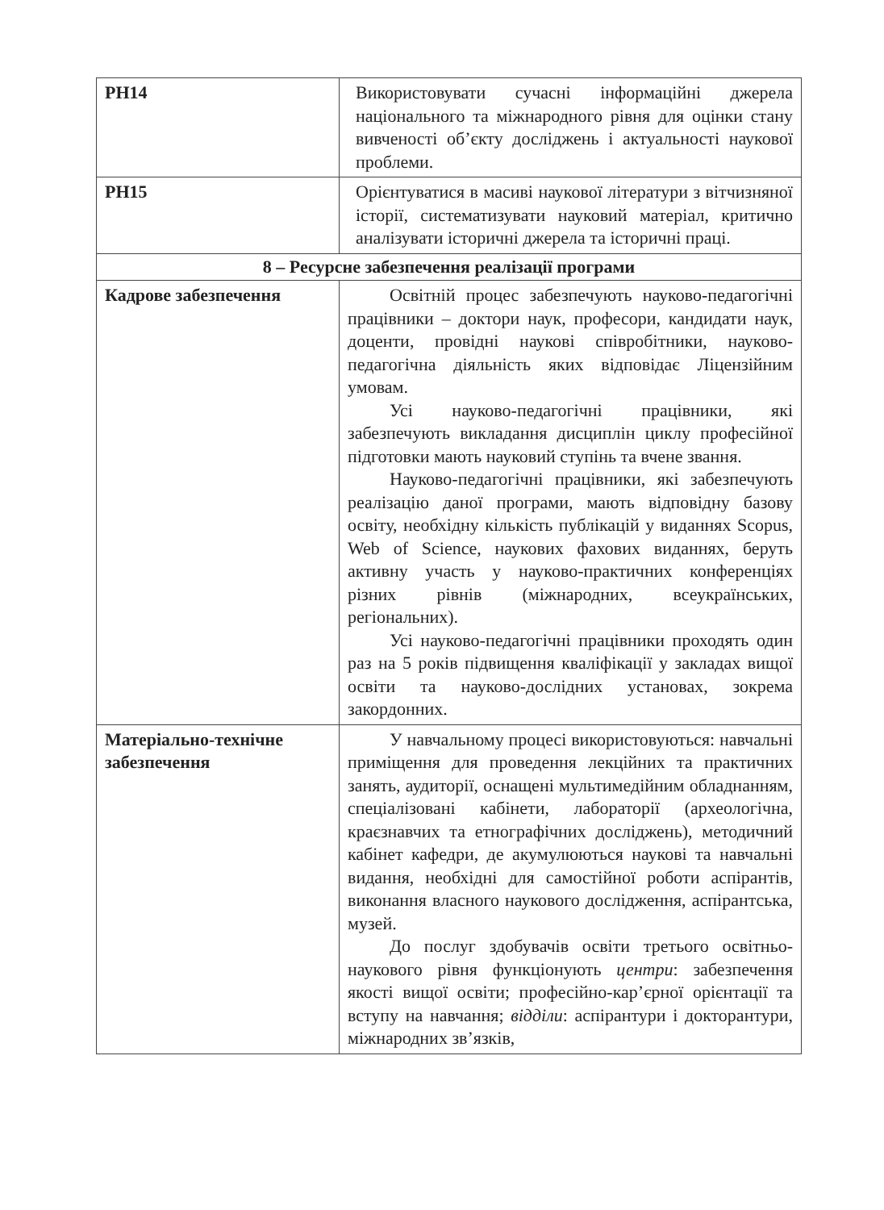| РН14 | Використовувати сучасні інформаційні джерела національного та міжнародного рівня для оцінки стану вивченості об’єкту досліджень і актуальності наукової проблеми. |
| РН15 | Орієнтуватися в масиві наукової літератури з вітчизняної історії, систематизувати науковий матеріал, критично аналізувати історичні джерела та історичні праці. |
| 8 – Ресурсне забезпечення реалізації програми | |
| Кадрове забезпечення | Освітній процес забезпечують науково-педагогічні працівники – доктори наук, професори, кандидати наук, доценти, провідні наукові співробітники, науково-педагогічна діяльність яких відповідає Ліцензійним умовам. Усі науково-педагогічні працівники, які забезпечують викладання дисциплін циклу професійної підготовки мають науковий ступінь та вчене звання. Науково-педагогічні працівники, які забезпечують реалізацію даної програми, мають відповідну базову освіту, необхідну кількість публікацій у виданнях Scopus, Web of Science, наукових фахових виданнях, беруть активну участь у науково-практичних конференціях різних рівнів (міжнародних, всеукраїнських, регіональних). Усі науково-педагогічні працівники проходять один раз на 5 років підвищення кваліфікації у закладах вищої освіти та науково-дослідних установах, зокрема закордонних. |
| Матеріально-технічне забезпечення | У навчальному процесі використовуються: навчальні приміщення для проведення лекційних та практичних занять, аудиторії, оснащені мультимедійним обладнанням, спеціалізовані кабінети, лабораторії (археологічна, краєзнавчих та етнографічних досліджень), методичний кабінет кафедри, де акумулюються наукові та навчальні видання, необхідні для самостійної роботи аспірантів, виконання власного наукового дослідження, аспірантська, музей. До послуг здобувачів освіти третього освітньо-наукового рівня функціонують центри : забезпечення якості вищої освіти; професійно-кар’єрної орієнтації та вступу на навчання; відділи : аспірантури і докторантури, міжнародних зв’язків, |